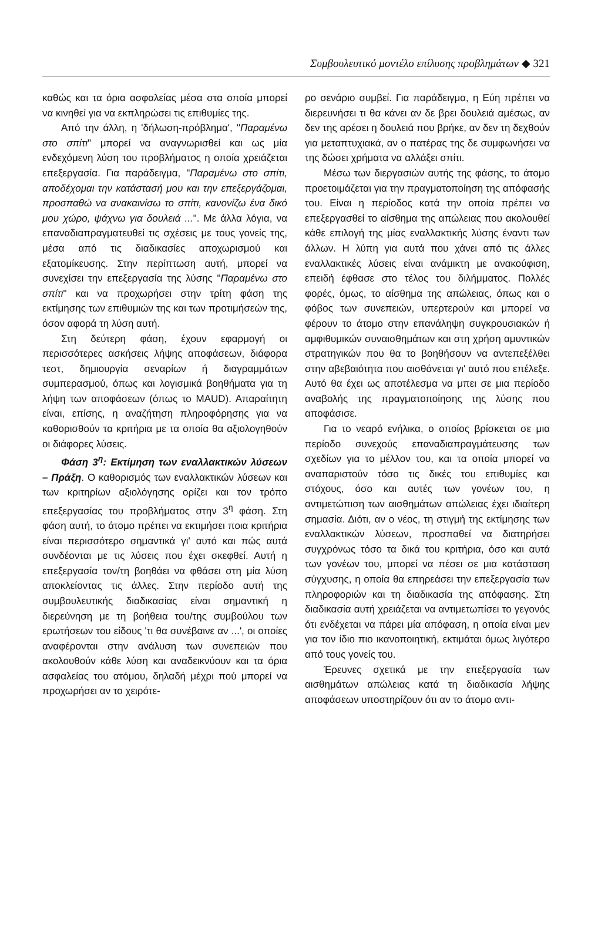Συμβουλευτικό μοντέλο επίλυσης προβλημάτων ◆ 321
καθώς και τα όρια ασφαλείας μέσα στα οποία μπορεί να κινηθεί για να εκπληρώσει τις επιθυμίες της.
Από την άλλη, η 'δήλωση-πρόβλημα', "Παραμένω στο σπίτι" μπορεί να αναγνωρισθεί και ως μία ενδεχόμενη λύση του προβλήματος η οποία χρειάζεται επεξεργασία. Για παράδειγμα, "Παραμένω στο σπίτι, αποδέχομαι την κατάστασή μου και την επεξεργάζομαι, προσπαθώ να ανακαινίσω το σπίτι, κανονίζω ένα δικό μου χώρο, ψάχνω για δουλειά ...". Με άλλα λόγια, να επαναδιαπραγματευθεί τις σχέσεις με τους γονείς της, μέσα από τις διαδικασίες αποχωρισμού και εξατομίκευσης. Στην περίπτωση αυτή, μπορεί να συνεχίσει την επεξεργασία της λύσης "Παραμένω στο σπίτι" και να προχωρήσει στην τρίτη φάση της εκτίμησης των επιθυμιών της και των προτιμήσεών της, όσον αφορά τη λύση αυτή.
Στη δεύτερη φάση, έχουν εφαρμογή οι περισσότερες ασκήσεις λήψης αποφάσεων, διάφορα τεστ, δημιουργία σεναρίων ή διαγραμμάτων συμπερασμού, όπως και λογισμικά βοηθήματα για τη λήψη των αποφάσεων (όπως το MAUD). Απαραίτητη είναι, επίσης, η αναζήτηση πληροφόρησης για να καθορισθούν τα κριτήρια με τα οποία θα αξιολογηθούν οι διάφορες λύσεις.
Φάση 3<sup>η</sup>: Εκτίμηση των εναλλακτικών λύσεων – Πράξη. Ο καθορισμός των εναλλακτικών λύσεων και των κριτηρίων αξιολόγησης ορίζει και τον τρόπο επεξεργασίας του προβλήματος στην 3<sup>η</sup> φάση. Στη φάση αυτή, το άτομο πρέπει να εκτιμήσει ποια κριτήρια είναι περισσότερο σημαντικά γι' αυτό και πώς αυτά συνδέονται με τις λύσεις που έχει σκεφθεί. Αυτή η επεξεργασία τον/τη βοηθάει να φθάσει στη μία λύση αποκλείοντας τις άλλες. Στην περίοδο αυτή της συμβουλευτικής διαδικασίας είναι σημαντική η διερεύνηση με τη βοήθεια του/της συμβούλου των ερωτήσεων του είδους 'τι θα συνέβαινε αν ...', οι οποίες αναφέρονται στην ανάλυση των συνεπειών που ακολουθούν κάθε λύση και αναδεικνύουν και τα όρια ασφαλείας του ατόμου, δηλαδή μέχρι πού μπορεί να προχωρήσει αν το χειρότε-
ρο σενάριο συμβεί. Για παράδειγμα, η Εύη πρέπει να διερευνήσει τι θα κάνει αν δε βρει δουλειά αμέσως, αν δεν της αρέσει η δουλειά που βρήκε, αν δεν τη δεχθούν για μεταπτυχιακά, αν ο πατέρας της δε συμφωνήσει να της δώσει χρήματα να αλλάξει σπίτι.
Μέσω των διεργασιών αυτής της φάσης, το άτομο προετοιμάζεται για την πραγματοποίηση της απόφασής του. Είναι η περίοδος κατά την οποία πρέπει να επεξεργασθεί το αίσθημα της απώλειας που ακολουθεί κάθε επιλογή της μίας εναλλακτικής λύσης έναντι των άλλων. Η λύπη για αυτά που χάνει από τις άλλες εναλλακτικές λύσεις είναι ανάμικτη με ανακούφιση, επειδή έφθασε στο τέλος του διλήμματος. Πολλές φορές, όμως, το αίσθημα της απώλειας, όπως και ο φόβος των συνεπειών, υπερτερούν και μπορεί να φέρουν το άτομο στην επανάληψη συγκρουσιακών ή αμφιθυμικών συναισθημάτων και στη χρήση αμυντικών στρατηγικών που θα το βοηθήσουν να αντεπεξέλθει στην αβεβαιότητα που αισθάνεται γι' αυτό που επέλεξε. Αυτό θα έχει ως αποτέλεσμα να μπει σε μια περίοδο αναβολής της πραγματοποίησης της λύσης που αποφάσισε.
Για το νεαρό ενήλικα, ο οποίος βρίσκεται σε μια περίοδο συνεχούς επαναδιαπραγμάτευσης των σχεδίων για το μέλλον του, και τα οποία μπορεί να αναπαριστούν τόσο τις δικές του επιθυμίες και στόχους, όσο και αυτές των γονέων του, η αντιμετώπιση των αισθημάτων απώλειας έχει ιδιαίτερη σημασία. Διότι, αν ο νέος, τη στιγμή της εκτίμησης των εναλλακτικών λύσεων, προσπαθεί να διατηρήσει συγχρόνως τόσο τα δικά του κριτήρια, όσο και αυτά των γονέων του, μπορεί να πέσει σε μια κατάσταση σύγχυσης, η οποία θα επηρεάσει την επεξεργασία των πληροφοριών και τη διαδικασία της απόφασης. Στη διαδικασία αυτή χρειάζεται να αντιμετωπίσει το γεγονός ότι ενδέχεται να πάρει μία απόφαση, η οποία είναι μεν για τον ίδιο πιο ικανοποιητική, εκτιμάται όμως λιγότερο από τους γονείς του.
Έρευνες σχετικά με την επεξεργασία των αισθημάτων απώλειας κατά τη διαδικασία λήψης αποφάσεων υποστηρίζουν ότι αν το άτομο αντι-